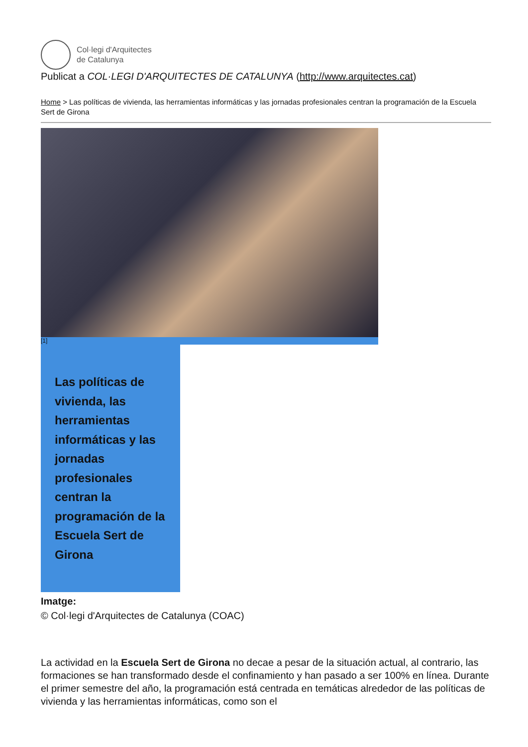Col·legi d'Arquitectes
de Catalunya
Publicat a COL·LEGI D'ARQUITECTES DE CATALUNYA (http://www.arquitectes.cat)
Home > Las políticas de vivienda, las herramientas informáticas y las jornadas profesionales centran la programación de la Escuela Sert de Girona
[1]
Las políticas de vivienda, las herramientas informáticas y las jornadas profesionales centran la programación de la Escuela Sert de Girona
Imatge:
© Col·legi d'Arquitectes de Catalunya (COAC)
La actividad en la Escuela Sert de Girona no decae a pesar de la situación actual, al contrario, las formaciones se han transformado desde el confinamiento y han pasado a ser 100% en línea. Durante el primer semestre del año, la programación está centrada en temáticas alrededor de las políticas de vivienda y las herramientas informáticas, como son el